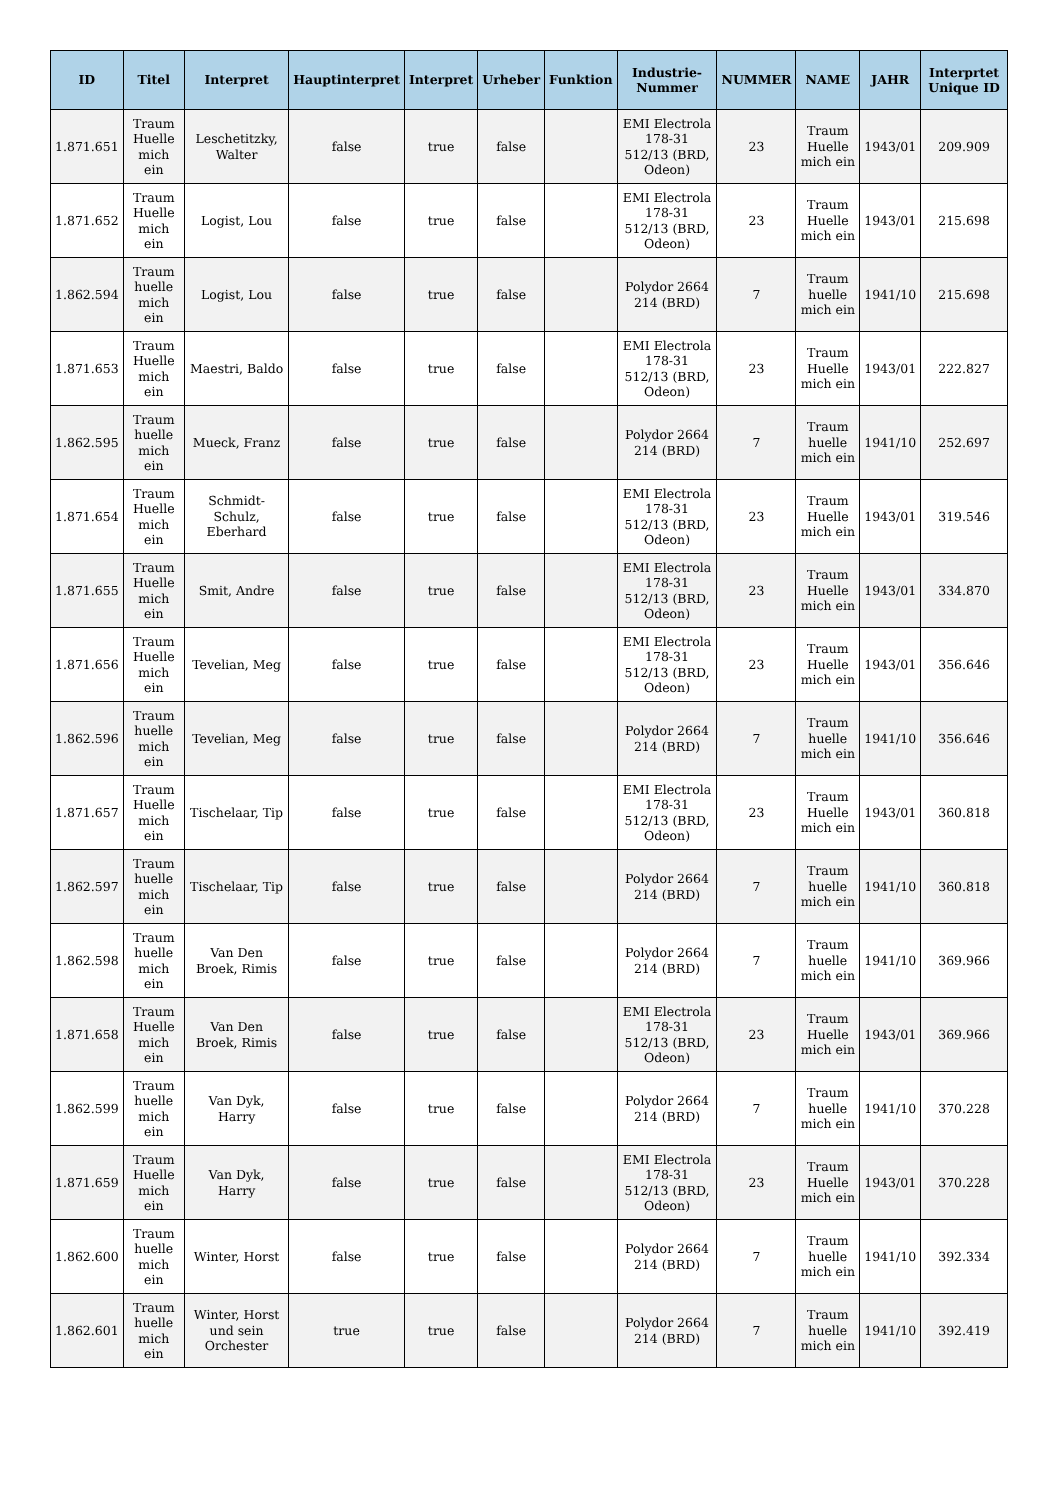| ID | Titel | Interpret | Hauptinterpret | Interpret | Urheber | Funktion | Industrie-Nummer | NUMMER | NAME | JAHR | Interprtet Unique ID |
| --- | --- | --- | --- | --- | --- | --- | --- | --- | --- | --- | --- |
| 1.871.651 | Traum Huelle mich ein | Leschetitzky, Walter | false | true | false | | EMI Electrola 178-31 512/13 (BRD, Odeon) | 23 | Traum Huelle mich ein | 1943/01 | 209.909 |
| 1.871.652 | Traum Huelle mich ein | Logist, Lou | false | true | false | | EMI Electrola 178-31 512/13 (BRD, Odeon) | 23 | Traum Huelle mich ein | 1943/01 | 215.698 |
| 1.862.594 | Traum huelle mich ein | Logist, Lou | false | true | false | | Polydor 2664 214 (BRD) | 7 | Traum huelle mich ein | 1941/10 | 215.698 |
| 1.871.653 | Traum Huelle mich ein | Maestri, Baldo | false | true | false | | EMI Electrola 178-31 512/13 (BRD, Odeon) | 23 | Traum Huelle mich ein | 1943/01 | 222.827 |
| 1.862.595 | Traum huelle mich ein | Mueck, Franz | false | true | false | | Polydor 2664 214 (BRD) | 7 | Traum huelle mich ein | 1941/10 | 252.697 |
| 1.871.654 | Traum Huelle mich ein | Schmidt-Schulz, Eberhard | false | true | false | | EMI Electrola 178-31 512/13 (BRD, Odeon) | 23 | Traum Huelle mich ein | 1943/01 | 319.546 |
| 1.871.655 | Traum Huelle mich ein | Smit, Andre | false | true | false | | EMI Electrola 178-31 512/13 (BRD, Odeon) | 23 | Traum Huelle mich ein | 1943/01 | 334.870 |
| 1.871.656 | Traum Huelle mich ein | Tevelian, Meg | false | true | false | | EMI Electrola 178-31 512/13 (BRD, Odeon) | 23 | Traum Huelle mich ein | 1943/01 | 356.646 |
| 1.862.596 | Traum huelle mich ein | Tevelian, Meg | false | true | false | | Polydor 2664 214 (BRD) | 7 | Traum huelle mich ein | 1941/10 | 356.646 |
| 1.871.657 | Traum Huelle mich ein | Tischelaar, Tip | false | true | false | | EMI Electrola 178-31 512/13 (BRD, Odeon) | 23 | Traum Huelle mich ein | 1943/01 | 360.818 |
| 1.862.597 | Traum huelle mich ein | Tischelaar, Tip | false | true | false | | Polydor 2664 214 (BRD) | 7 | Traum huelle mich ein | 1941/10 | 360.818 |
| 1.862.598 | Traum huelle mich ein | Van Den Broek, Rimis | false | true | false | | Polydor 2664 214 (BRD) | 7 | Traum huelle mich ein | 1941/10 | 369.966 |
| 1.871.658 | Traum Huelle mich ein | Van Den Broek, Rimis | false | true | false | | EMI Electrola 178-31 512/13 (BRD, Odeon) | 23 | Traum Huelle mich ein | 1943/01 | 369.966 |
| 1.862.599 | Traum huelle mich ein | Van Dyk, Harry | false | true | false | | Polydor 2664 214 (BRD) | 7 | Traum huelle mich ein | 1941/10 | 370.228 |
| 1.871.659 | Traum Huelle mich ein | Van Dyk, Harry | false | true | false | | EMI Electrola 178-31 512/13 (BRD, Odeon) | 23 | Traum Huelle mich ein | 1943/01 | 370.228 |
| 1.862.600 | Traum huelle mich ein | Winter, Horst | false | true | false | | Polydor 2664 214 (BRD) | 7 | Traum huelle mich ein | 1941/10 | 392.334 |
| 1.862.601 | Traum huelle mich ein | Winter, Horst und sein Orchester | true | true | false | | Polydor 2664 214 (BRD) | 7 | Traum huelle mich ein | 1941/10 | 392.419 |